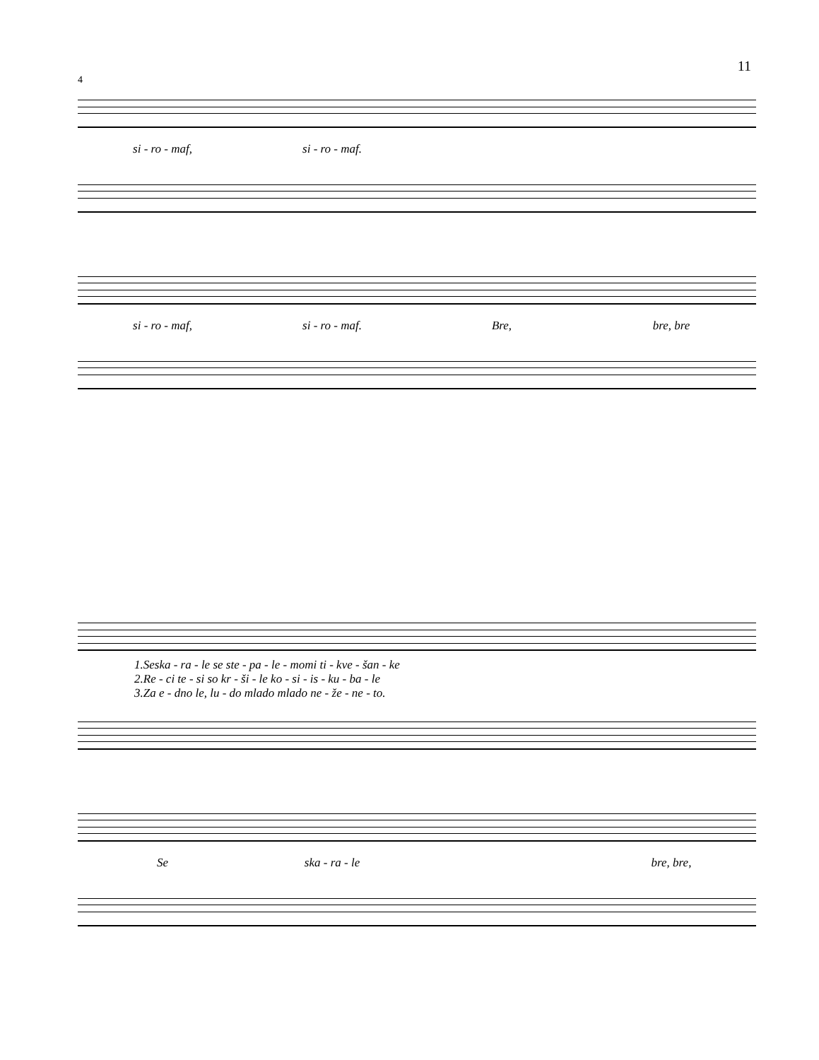11
4
si - ro - maf, si - ro - maf.
si - ro - maf, si - ro - maf. Bre, bre, bre
1.Seska - ra - le se ste - pa - le - momi ti - kve - šan - ke
2.Re - ci te - si so kr - ši - le ko - si - is - ku - ba - le
3.Za e - dno le, lu - do mlado mlado ne - že - ne - to.
Se ska - ra - le bre, bre,